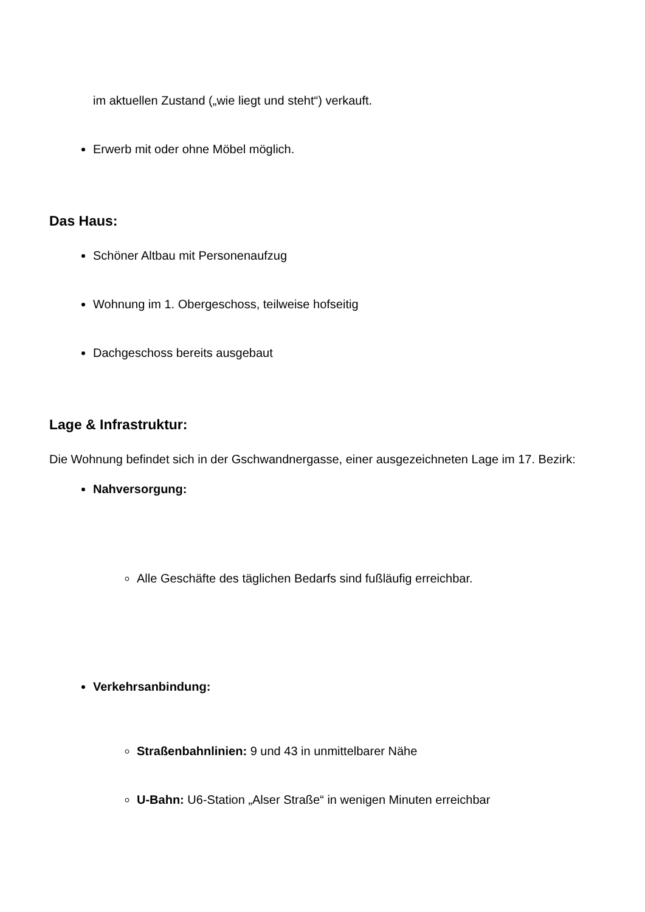im aktuellen Zustand („wie liegt und steht“) verkauft.
Erwerb mit oder ohne Möbel möglich.
Das Haus:
Schöner Altbau mit Personenaufzug
Wohnung im 1. Obergeschoss, teilweise hofseitig
Dachgeschoss bereits ausgebaut
Lage & Infrastruktur:
Die Wohnung befindet sich in der Gschwandnergasse, einer ausgezeichneten Lage im 17. Bezirk:
Nahversorgung:
Alle Geschäfte des täglichen Bedarfs sind fußläufig erreichbar.
Verkehrsanbindung:
Straßenbahnlinien: 9 und 43 in unmittelbarer Nähe
U-Bahn: U6-Station „Alser Straße“ in wenigen Minuten erreichbar